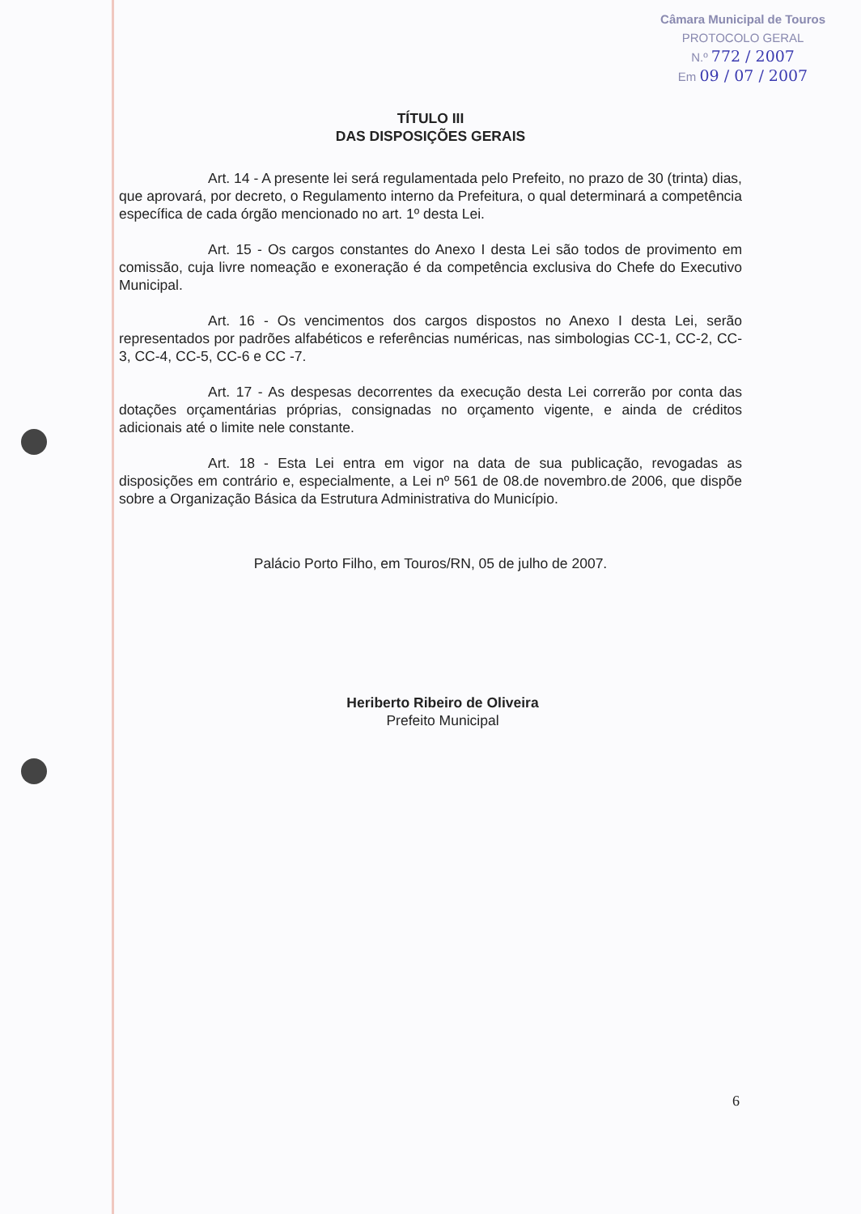Câmara Municipal de Touros
PROTOCOLO GERAL
N.º 772 / 2007
Em 09 / 07 / 2007
TÍTULO III
DAS DISPOSIÇÕES GERAIS
Art. 14 - A presente lei será regulamentada pelo Prefeito, no prazo de 30 (trinta) dias, que aprovará, por decreto, o Regulamento interno da Prefeitura, o qual determinará a competência específica de cada órgão mencionado no art. 1º desta Lei.
Art. 15 - Os cargos constantes do Anexo I desta Lei são todos de provimento em comissão, cuja livre nomeação e exoneração é da competência exclusiva do Chefe do Executivo Municipal.
Art. 16 - Os vencimentos dos cargos dispostos no Anexo I desta Lei, serão representados por padrões alfabéticos e referências numéricas, nas simbologias CC-1, CC-2, CC-3, CC-4, CC-5, CC-6 e CC -7.
Art. 17 - As despesas decorrentes da execução desta Lei correrão por conta das dotações orçamentárias próprias, consignadas no orçamento vigente, e ainda de créditos adicionais até o limite nele constante.
Art. 18 - Esta Lei entra em vigor na data de sua publicação, revogadas as disposições em contrário e, especialmente, a Lei nº 561 de 08.de novembro.de 2006, que dispõe sobre a Organização Básica da Estrutura Administrativa do Município.
Palácio Porto Filho, em Touros/RN, 05 de julho de 2007.
Heriberto Ribeiro de Oliveira
Prefeito Municipal
6